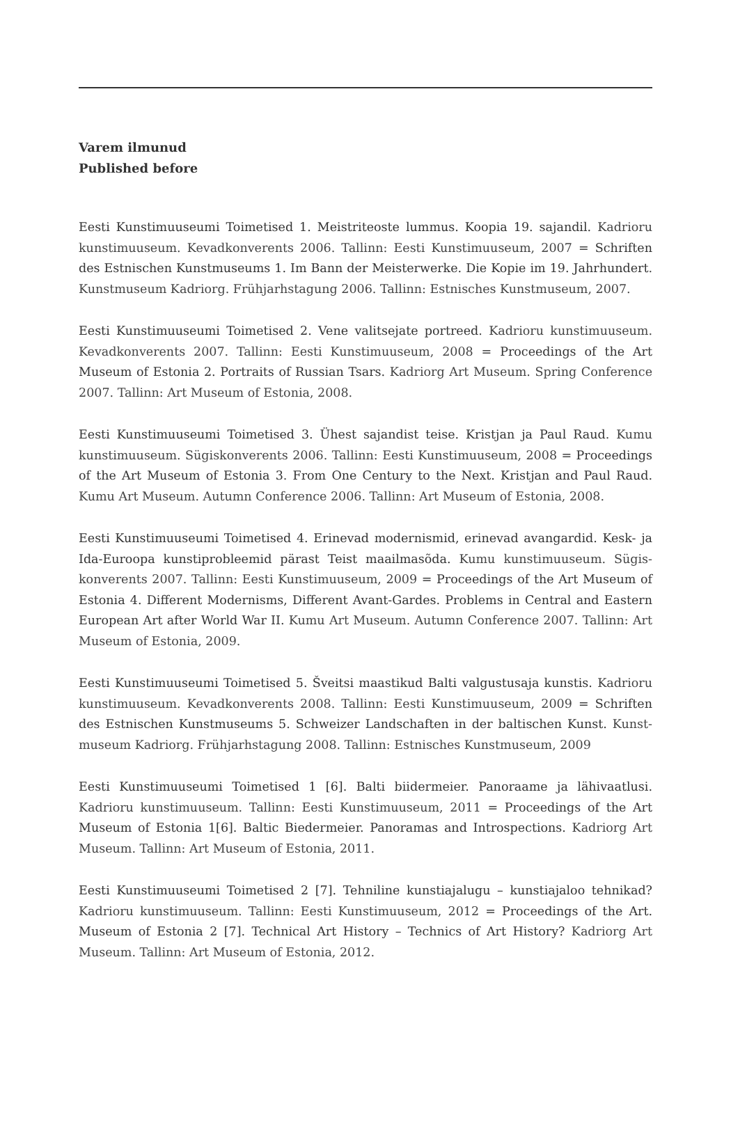Varem ilmunud
Published before
Eesti Kunstimuuseumi Toimetised 1. Meistriteoste lummus. Koopia 19. sajandil. Kadrioru kunstimuuseum. Kevadkonverents 2006. Tallinn: Eesti Kunstimuuseum, 2007 = Schriften des Estnischen Kunstmuseums 1. Im Bann der Meisterwerke. Die Kopie im 19. Jahrhundert. Kunstmuseum Kadriorg. Frühjarhstagung 2006. Tallinn: Estnisches Kunstmuseum, 2007.
Eesti Kunstimuuseumi Toimetised 2. Vene valitsejate portreed. Kadrioru kunstimuuseum. Kevadkonverents 2007. Tallinn: Eesti Kunstimuuseum, 2008 = Proceedings of the Art Museum of Estonia 2. Portraits of Russian Tsars. Kadriorg Art Museum. Spring Conference 2007. Tallinn: Art Museum of Estonia, 2008.
Eesti Kunstimuuseumi Toimetised 3. Ühest sajandist teise. Kristjan ja Paul Raud. Kumu kunstimuuseum. Sügiskonverents 2006. Tallinn: Eesti Kunstimuuseum, 2008 = Proceedings of the Art Museum of Estonia 3. From One Century to the Next. Kristjan and Paul Raud. Kumu Art Museum. Autumn Conference 2006. Tallinn: Art Museum of Estonia, 2008.
Eesti Kunstimuuseumi Toimetised 4. Erinevad modernismid, erinevad avangardid. Kesk- ja Ida-Euroopa kunstiprobleemid pärast Teist maailmasõda. Kumu kunstimuuseum. Sügis-konverents 2007. Tallinn: Eesti Kunstimuuseum, 2009 = Proceedings of the Art Museum of Estonia 4. Different Modernisms, Different Avant-Gardes. Problems in Central and Eastern European Art after World War II. Kumu Art Museum. Autumn Conference 2007. Tallinn: Art Museum of Estonia, 2009.
Eesti Kunstimuuseumi Toimetised 5. Šveitsi maastikud Balti valgustusaja kunstis. Kadrioru kunstimuuseum. Kevadkonverents 2008. Tallinn: Eesti Kunstimuuseum, 2009 = Schriften des Estnischen Kunstmuseums 5. Schweizer Landschaften in der baltischen Kunst. Kunst-museum Kadriorg. Frühjarhstagung 2008. Tallinn: Estnisches Kunstmuseum, 2009
Eesti Kunstimuuseumi Toimetised 1 [6]. Balti biidermeier. Panoraame ja lähivaatlusi. Kadrioru kunstimuuseum. Tallinn: Eesti Kunstimuuseum, 2011 = Proceedings of the Art Museum of Estonia 1[6]. Baltic Biedermeier. Panoramas and Introspections. Kadriorg Art Museum. Tallinn: Art Museum of Estonia, 2011.
Eesti Kunstimuuseumi Toimetised 2 [7]. Tehniline kunstiajalugu – kunstiajaloo tehnikad? Kadrioru kunstimuuseum. Tallinn: Eesti Kunstimuuseum, 2012 = Proceedings of the Art. Museum of Estonia 2 [7]. Technical Art History – Technics of Art History? Kadriorg Art Museum. Tallinn: Art Museum of Estonia, 2012.